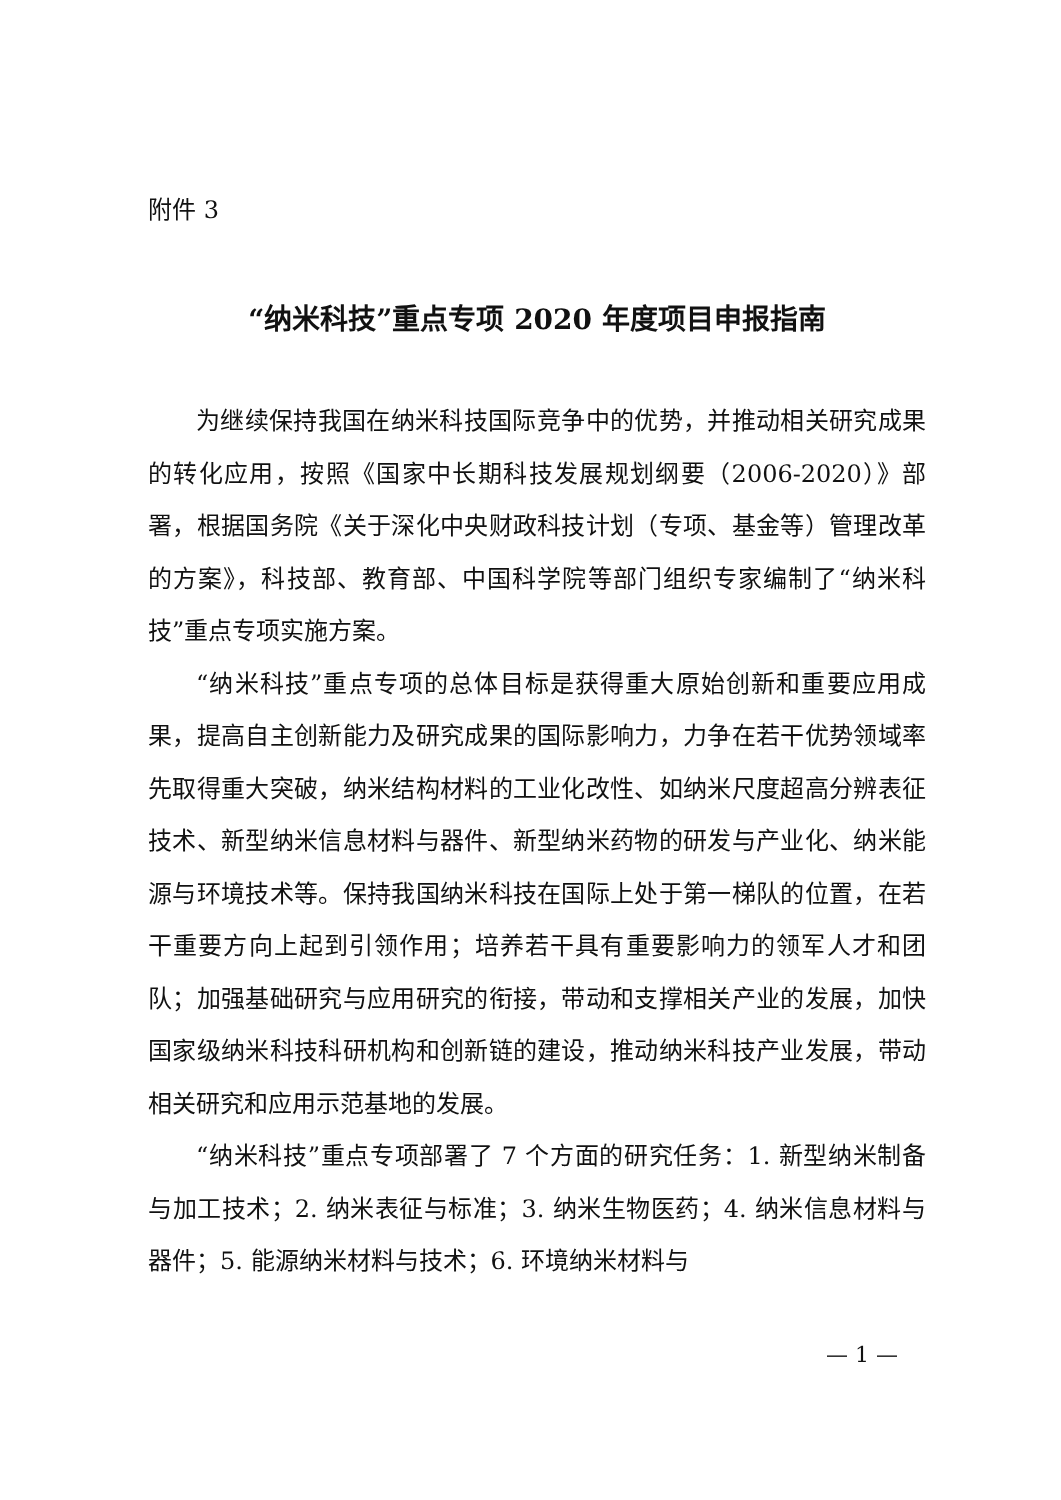附件 3
“纳米科技”重点专项 2020 年度项目申报指南
为继续保持我国在纳米科技国际竞争中的优势，并推动相关研究成果的转化应用，按照《国家中长期科技发展规划纲要（2006-2020）》部署，根据国务院《关于深化中央财政科技计划（专项、基金等）管理改革的方案》，科技部、教育部、中国科学院等部门组织专家编制了“纳米科技”重点专项实施方案。
“纳米科技”重点专项的总体目标是获得重大原始创新和重要应用成果，提高自主创新能力及研究成果的国际影响力，力争在若干优势领域率先取得重大突破，纳米结构材料的工业化改性、如纳米尺度超高分辨表征技术、新型纳米信息材料与器件、新型纳米药物的研发与产业化、纳米能源与环境技术等。保持我国纳米科技在国际上处于第一梯队的位置，在若干重要方向上起到引领作用；培养若干具有重要影响力的领军人才和团队；加强基础研究与应用研究的衔接，带动和支撑相关产业的发展，加快国家级纳米科技科研机构和创新链的建设，推动纳米科技产业发展，带动相关研究和应用示范基地的发展。
“纳米科技”重点专项部署了 7 个方面的研究任务：1. 新型纳米制备与加工技术；2. 纳米表征与标准；3. 纳米生物医药；4. 纳米信息材料与器件；5. 能源纳米材料与技术；6. 环境纳米材料与
— 1 —